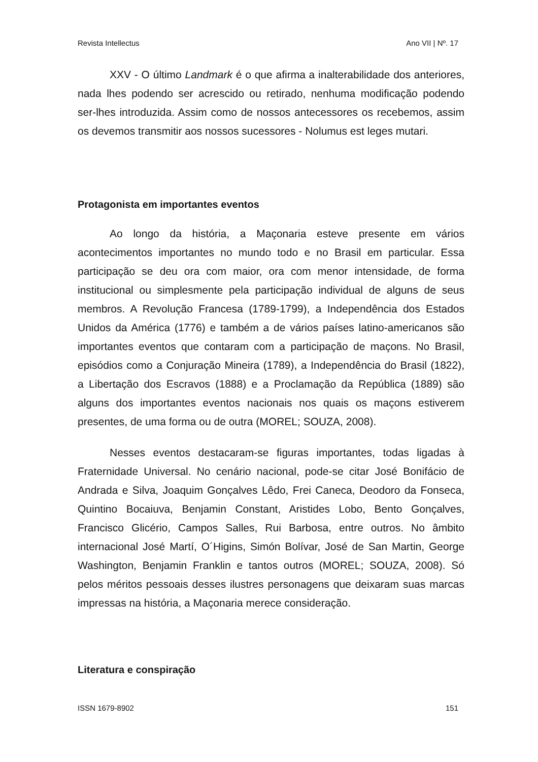Revista Intellectus Ano VII | Nº. 17
XXV - O último Landmark é o que afirma a inalterabilidade dos anteriores, nada lhes podendo ser acrescido ou retirado, nenhuma modificação podendo ser-lhes introduzida. Assim como de nossos antecessores os recebemos, assim os devemos transmitir aos nossos sucessores - Nolumus est leges mutari.
Protagonista em importantes eventos
Ao longo da história, a Maçonaria esteve presente em vários acontecimentos importantes no mundo todo e no Brasil em particular. Essa participação se deu ora com maior, ora com menor intensidade, de forma institucional ou simplesmente pela participação individual de alguns de seus membros. A Revolução Francesa (1789-1799), a Independência dos Estados Unidos da América (1776) e também a de vários países latino-americanos são importantes eventos que contaram com a participação de maçons. No Brasil, episódios como a Conjuração Mineira (1789), a Independência do Brasil (1822), a Libertação dos Escravos (1888) e a Proclamação da República (1889) são alguns dos importantes eventos nacionais nos quais os maçons estiverem presentes, de uma forma ou de outra (MOREL; SOUZA, 2008).
Nesses eventos destacaram-se figuras importantes, todas ligadas à Fraternidade Universal. No cenário nacional, pode-se citar José Bonifácio de Andrada e Silva, Joaquim Gonçalves Lêdo, Frei Caneca, Deodoro da Fonseca, Quintino Bocaiuva, Benjamin Constant, Aristides Lobo, Bento Gonçalves, Francisco Glicério, Campos Salles, Rui Barbosa, entre outros. No âmbito internacional José Martí, O´Higins, Simón Bolívar, José de San Martin, George Washington, Benjamin Franklin e tantos outros (MOREL; SOUZA, 2008). Só pelos méritos pessoais desses ilustres personagens que deixaram suas marcas impressas na história, a Maçonaria merece consideração.
Literatura e conspiração
ISSN 1679-8902 151